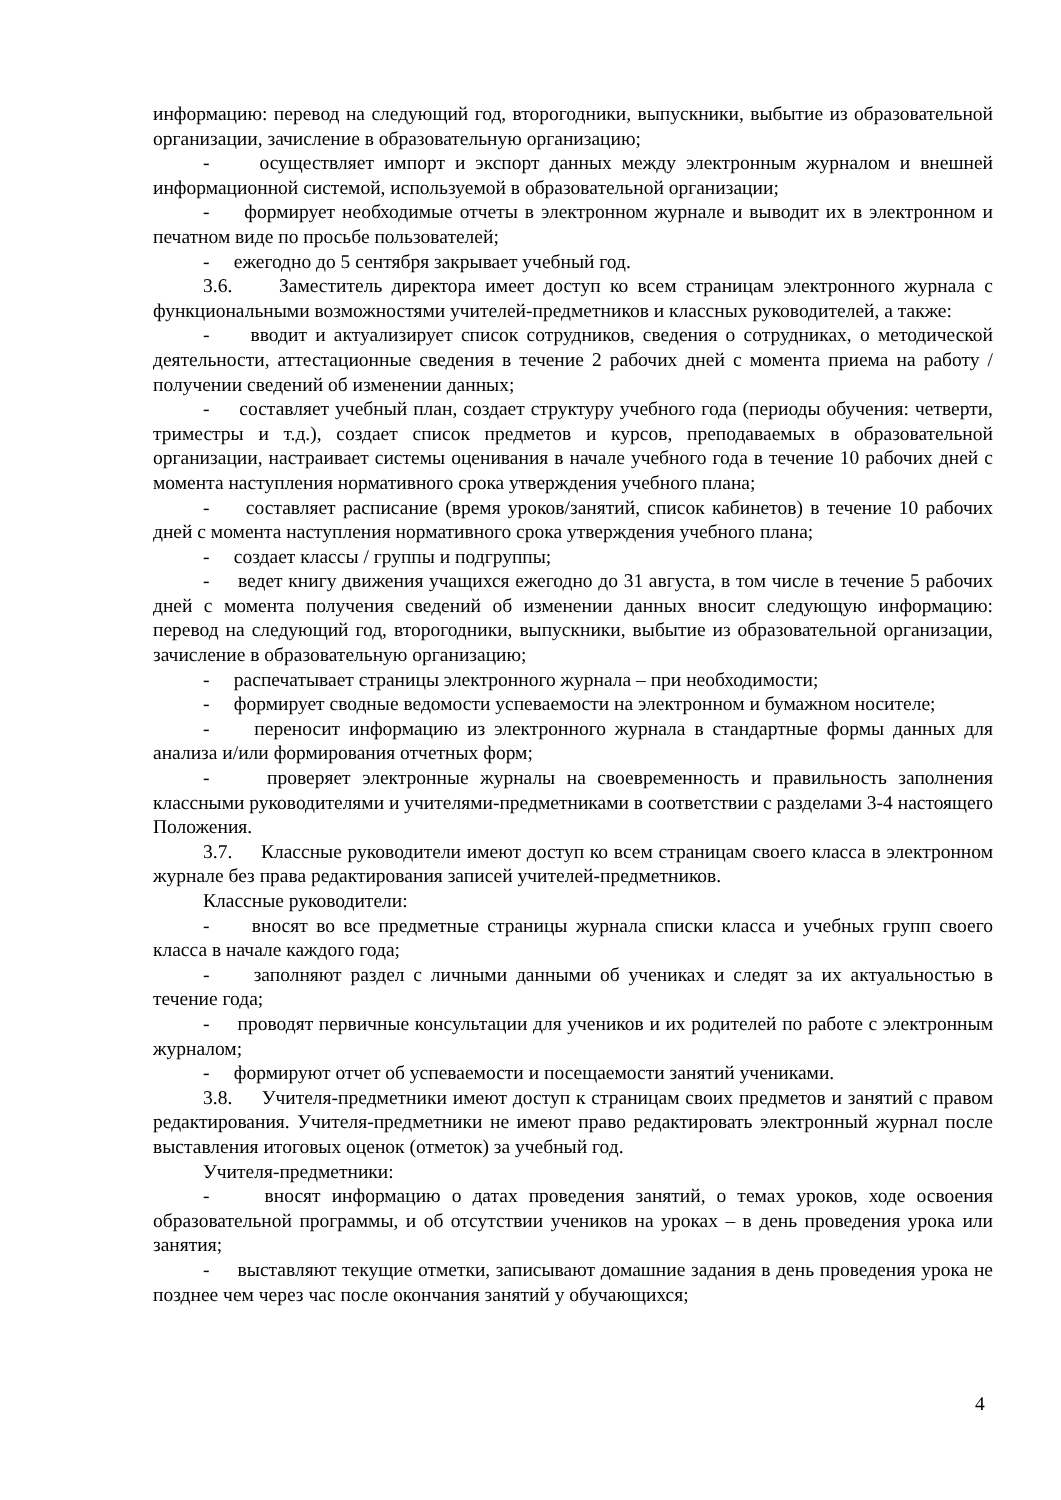информацию: перевод на следующий год, второгодники, выпускники, выбытие из образовательной организации, зачисление в образовательную организацию;
- осуществляет импорт и экспорт данных между электронным журналом и внешней информационной системой, используемой в образовательной организации;
- формирует необходимые отчеты в электронном журнале и выводит их в электронном и печатном виде по просьбе пользователей;
- ежегодно до 5 сентября закрывает учебный год.
3.6. Заместитель директора имеет доступ ко всем страницам электронного журнала с функциональными возможностями учителей-предметников и классных руководителей, а также:
- вводит и актуализирует список сотрудников, сведения о сотрудниках, о методической деятельности, аттестационные сведения в течение 2 рабочих дней с момента приема на работу / получении сведений об изменении данных;
- составляет учебный план, создает структуру учебного года (периоды обучения: четверти, триместры и т.д.), создает список предметов и курсов, преподаваемых в образовательной организации, настраивает системы оценивания в начале учебного года в течение 10 рабочих дней с момента наступления нормативного срока утверждения учебного плана;
- составляет расписание (время уроков/занятий, список кабинетов) в течение 10 рабочих дней с момента наступления нормативного срока утверждения учебного плана;
- создает классы / группы и подгруппы;
- ведет книгу движения учащихся ежегодно до 31 августа, в том числе в течение 5 рабочих дней с момента получения сведений об изменении данных вносит следующую информацию: перевод на следующий год, второгодники, выпускники, выбытие из образовательной организации, зачисление в образовательную организацию;
- распечатывает страницы электронного журнала – при необходимости;
- формирует сводные ведомости успеваемости на электронном и бумажном носителе;
- переносит информацию из электронного журнала в стандартные формы данных для анализа и/или формирования отчетных форм;
- проверяет электронные журналы на своевременность и правильность заполнения классными руководителями и учителями-предметниками в соответствии с разделами 3-4 настоящего Положения.
3.7. Классные руководители имеют доступ ко всем страницам своего класса в электронном журнале без права редактирования записей учителей-предметников.
Классные руководители:
- вносят во все предметные страницы журнала списки класса и учебных групп своего класса в начале каждого года;
- заполняют раздел с личными данными об учениках и следят за их актуальностью в течение года;
- проводят первичные консультации для учеников и их родителей по работе с электронным журналом;
- формируют отчет об успеваемости и посещаемости занятий учениками.
3.8. Учителя-предметники имеют доступ к страницам своих предметов и занятий с правом редактирования. Учителя-предметники не имеют право редактировать электронный журнал после выставления итоговых оценок (отметок) за учебный год.
Учителя-предметники:
- вносят информацию о датах проведения занятий, о темах уроков, ходе освоения образовательной программы, и об отсутствии учеников на уроках – в день проведения урока или занятия;
- выставляют текущие отметки, записывают домашние задания в день проведения урока не позднее чем через час после окончания занятий у обучающихся;
4